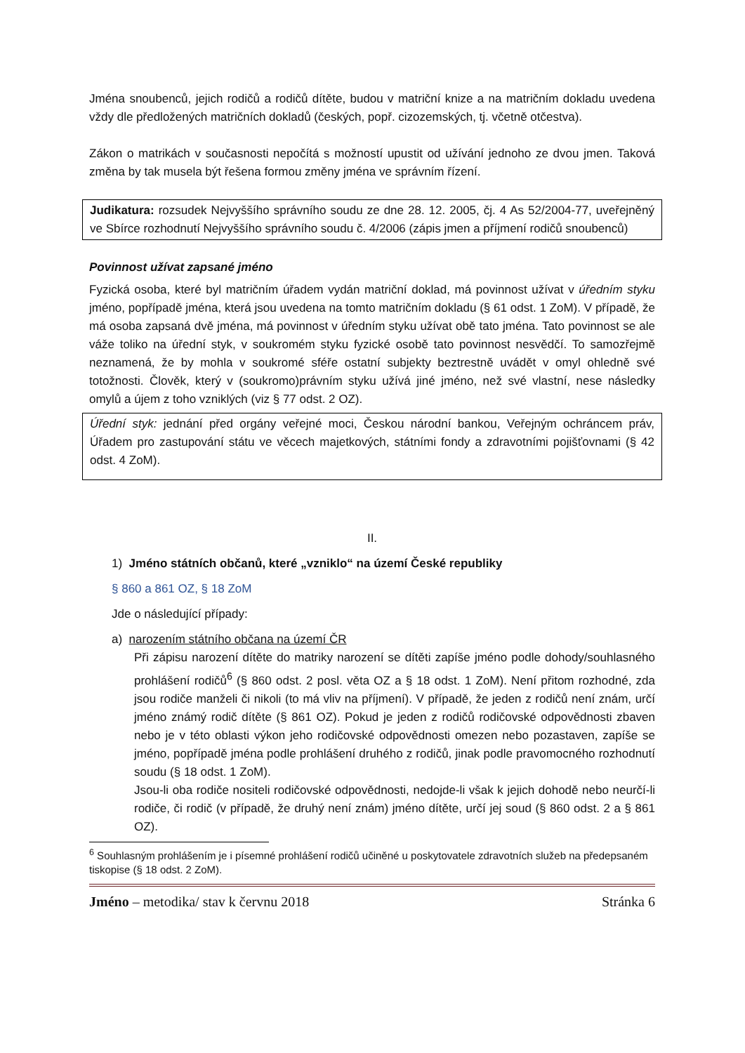Jména snoubenců, jejich rodičů a rodičů dítěte, budou v matriční knize a na matričním dokladu uvedena vždy dle předložených matričních dokladů (českých, popř. cizozemských, tj. včetně otčestva).
Zákon o matrikách v současnosti nepočítá s možností upustit od užívání jednoho ze dvou jmen. Taková změna by tak musela být řešena formou změny jména ve správním řízení.
Judikatura: rozsudek Nejvyššího správního soudu ze dne 28. 12. 2005, čj. 4 As 52/2004-77, uveřejněný ve Sbírce rozhodnutí Nejvyššího správního soudu č. 4/2006 (zápis jmen a příjmení rodičů snoubenců)
Povinnost užívat zapsané jméno
Fyzická osoba, které byl matričním úřadem vydán matriční doklad, má povinnost užívat v úředním styku jméno, popřípadě jména, která jsou uvedena na tomto matričním dokladu (§ 61 odst. 1 ZoM). V případě, že má osoba zapsaná dvě jména, má povinnost v úředním styku užívat obě tato jména. Tato povinnost se ale váže toliko na úřední styk, v soukromém styku fyzické osobě tato povinnost nesvědčí. To samozřejmě neznamená, že by mohla v soukromé sféře ostatní subjekty beztrestně uvádět v omyl ohledně své totožnosti. Člověk, který v (soukromo)právním styku užívá jiné jméno, než své vlastní, nese následky omylů a újem z toho vzniklých (viz § 77 odst. 2 OZ).
Úřední styk: jednání před orgány veřejné moci, Českou národní bankou, Veřejným ochráncem práv, Úřadem pro zastupování státu ve věcech majetkových, státními fondy a zdravotními pojišťovnami (§ 42 odst. 4 ZoM).
II.
1) Jméno státních občanů, které „vzniklo“ na území České republiky
§ 860 a 861 OZ, § 18 ZoM
Jde o následující případy:
a) narozením státního občana na území ČR
Při zápisu narození dítěte do matriky narození se dítěti zapíše jméno podle dohody/souhlasného prohlášení rodičů<sup>6</sup> (§ 860 odst. 2 posl. věta OZ a § 18 odst. 1 ZoM). Není přitom rozhodné, zda jsou rodiče manželi či nikoli (to má vliv na příjmení). V případě, že jeden z rodičů není znám, určí jméno známý rodič dítěte (§ 861 OZ). Pokud je jeden z rodičů rodičovské odpovědnosti zbaven nebo je v této oblasti výkon jeho rodičovské odpovědnosti omezen nebo pozastaven, zapíše se jméno, popřípadě jména podle prohlášení druhého z rodičů, jinak podle pravomocného rozhodnutí soudu (§ 18 odst. 1 ZoM).
Jsou-li oba rodiče nositeli rodičovské odpovědnosti, nedojde-li však k jejich dohodě nebo neurčí-li rodiče, či rodič (v případě, že druhý není znám) jméno dítěte, určí jej soud (§ 860 odst. 2 a § 861 OZ).
<sup>6</sup> Souhlasným prohlášením je i písemné prohlášení rodičů učiněné u poskytovatele zdravotních služeb na předepsaném tiskopise (§ 18 odst. 2 ZoM).
Jméno – metodika/ stav k červnu 2018 Stránka 6